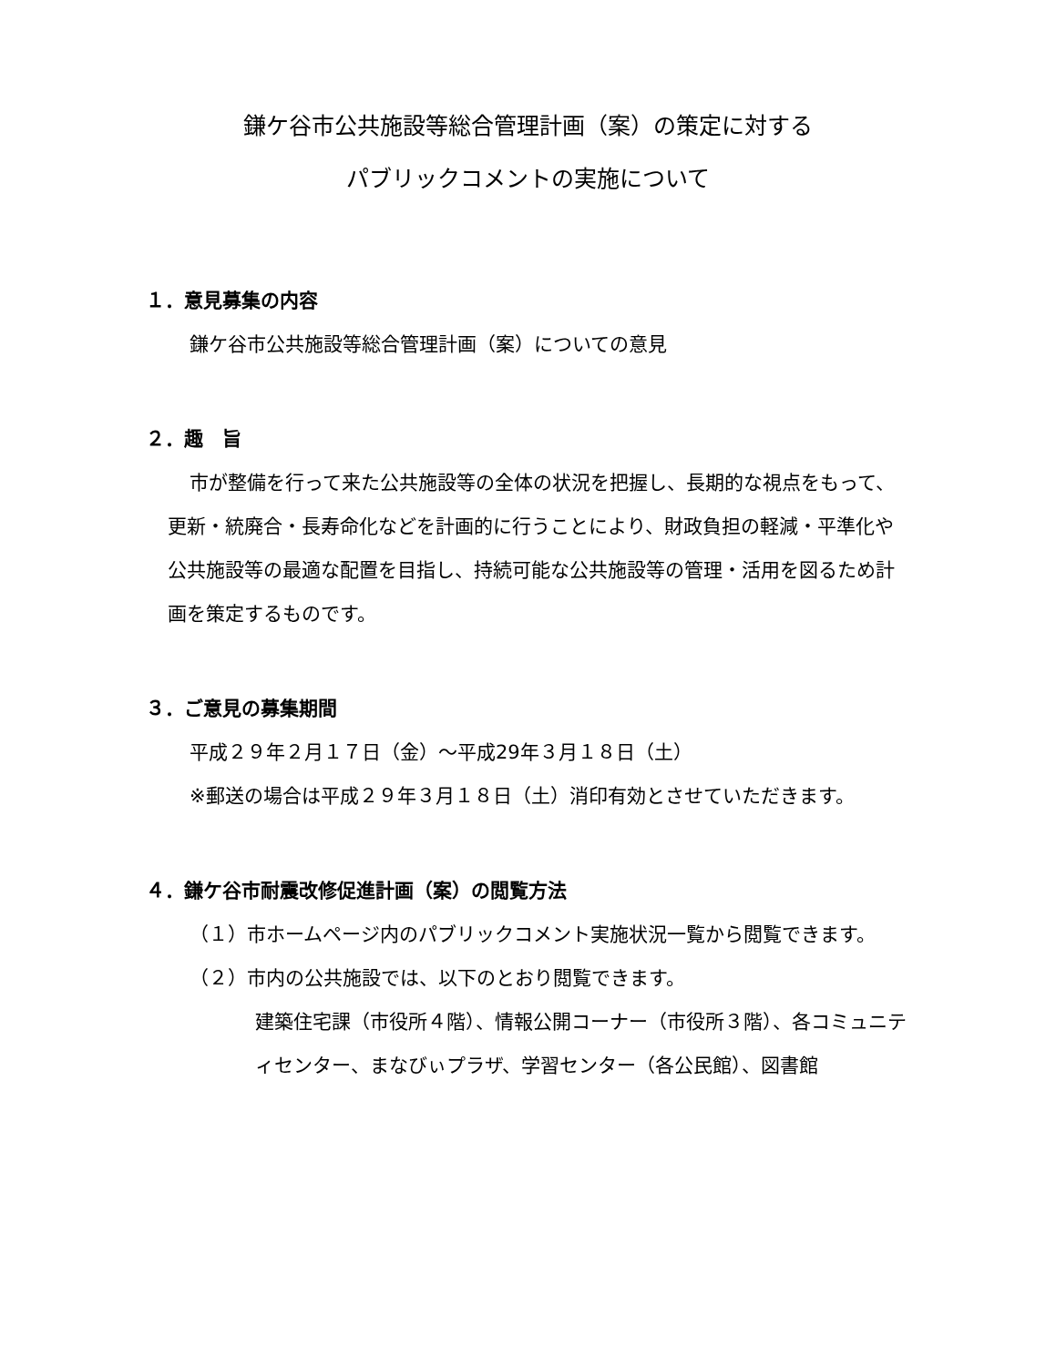鎌ケ谷市公共施設等総合管理計画（案）の策定に対する
パブリックコメントの実施について
１．意見募集の内容
鎌ケ谷市公共施設等総合管理計画（案）についての意見
２．趣　旨
市が整備を行って来た公共施設等の全体の状況を把握し、長期的な視点をもって、更新・統廃合・長寿命化などを計画的に行うことにより、財政負担の軽減・平準化や公共施設等の最適な配置を目指し、持続可能な公共施設等の管理・活用を図るため計画を策定するものです。
３．ご意見の募集期間
平成２９年２月１７日（金）～平成29年３月１８日（土）
※郵送の場合は平成２９年３月１８日（土）消印有効とさせていただきます。
４．鎌ケ谷市耐震改修促進計画（案）の閲覧方法
（１）市ホームページ内のパブリックコメント実施状況一覧から閲覧できます。
（２）市内の公共施設では、以下のとおり閲覧できます。
建築住宅課（市役所４階）、情報公開コーナー（市役所３階）、各コミュニティセンター、まなびぃプラザ、学習センター（各公民館）、図書館